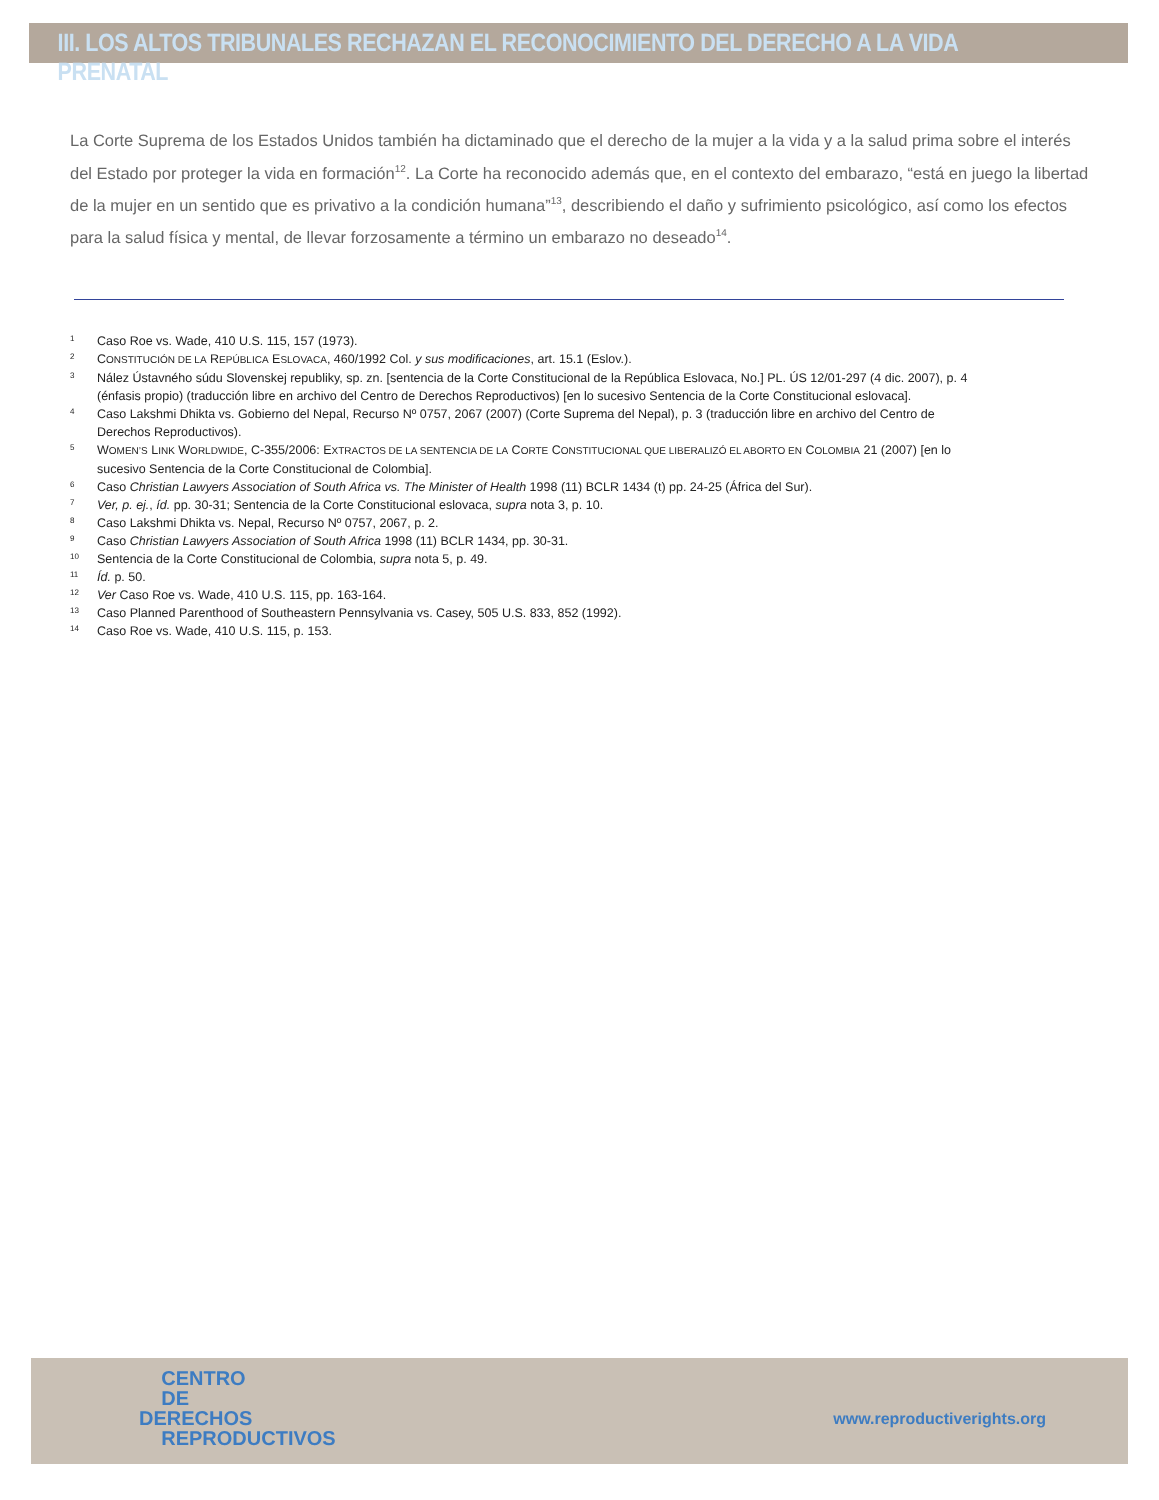III. LOS ALTOS TRIBUNALES RECHAZAN EL RECONOCIMIENTO DEL DERECHO A LA VIDA PRENATAL
La Corte Suprema de los Estados Unidos también ha dictaminado que el derecho de la mujer a la vida y a la salud prima sobre el interés del Estado por proteger la vida en formación<sup>12</sup>. La Corte ha reconocido además que, en el contexto del embarazo, “está en juego la libertad de la mujer en un sentido que es privativo a la condición humana”<sup>13</sup>, describiendo el daño y sufrimiento psicológico, así como los efectos para la salud física y mental, de llevar forzosamente a término un embarazo no deseado<sup>14</sup>.
1 Caso Roe vs. Wade, 410 U.S. 115, 157 (1973).
2 CONSTITUCIÓN DE LA REPÚBLICA ESLOVACA, 460/1992 Col. y sus modificaciones, art. 15.1 (Eslov.).
3 Nález Ústavného súdu Slovenskej republiky, sp. zn. [sentencia de la Corte Constitucional de la República Eslovaca, No.] PL. ÚS 12/01-297 (4 dic. 2007), p. 4 (énfasis propio) (traducción libre en archivo del Centro de Derechos Reproductivos) [en lo sucesivo Sentencia de la Corte Constitucional eslovaca].
4 Caso Lakshmi Dhikta vs. Gobierno del Nepal, Recurso Nº 0757, 2067 (2007) (Corte Suprema del Nepal), p. 3 (traducción libre en archivo del Centro de Derechos Reproductivos).
5 WOMEN’S LINK WORLDWIDE, C-355/2006: EXTRACTOS DE LA SENTENCIA DE LA CORTE CONSTITUCIONAL QUE LIBERALIZÓ EL ABORTO EN COLOMBIA 21 (2007) [en lo sucesivo Sentencia de la Corte Constitucional de Colombia].
6 Caso Christian Lawyers Association of South Africa vs. The Minister of Health 1998 (11) BCLR 1434 (t) pp. 24-25 (África del Sur).
7 Ver, p. ej., íd. pp. 30-31; Sentencia de la Corte Constitucional eslovaca, supra nota 3, p. 10.
8 Caso Lakshmi Dhikta vs. Nepal, Recurso Nº 0757, 2067, p. 2.
9 Caso Christian Lawyers Association of South Africa 1998 (11) BCLR 1434, pp. 30-31.
10 Sentencia de la Corte Constitucional de Colombia, supra nota 5, p. 49.
11 Íd. p. 50.
12 Ver Caso Roe vs. Wade, 410 U.S. 115, pp. 163-164.
13 Caso Planned Parenthood of Southeastern Pennsylvania vs. Casey, 505 U.S. 833, 852 (1992).
14 Caso Roe vs. Wade, 410 U.S. 115, p. 153.
CENTRO
DE
DERECHOS
REPRODUCTIVOS
www.reproductiverights.org